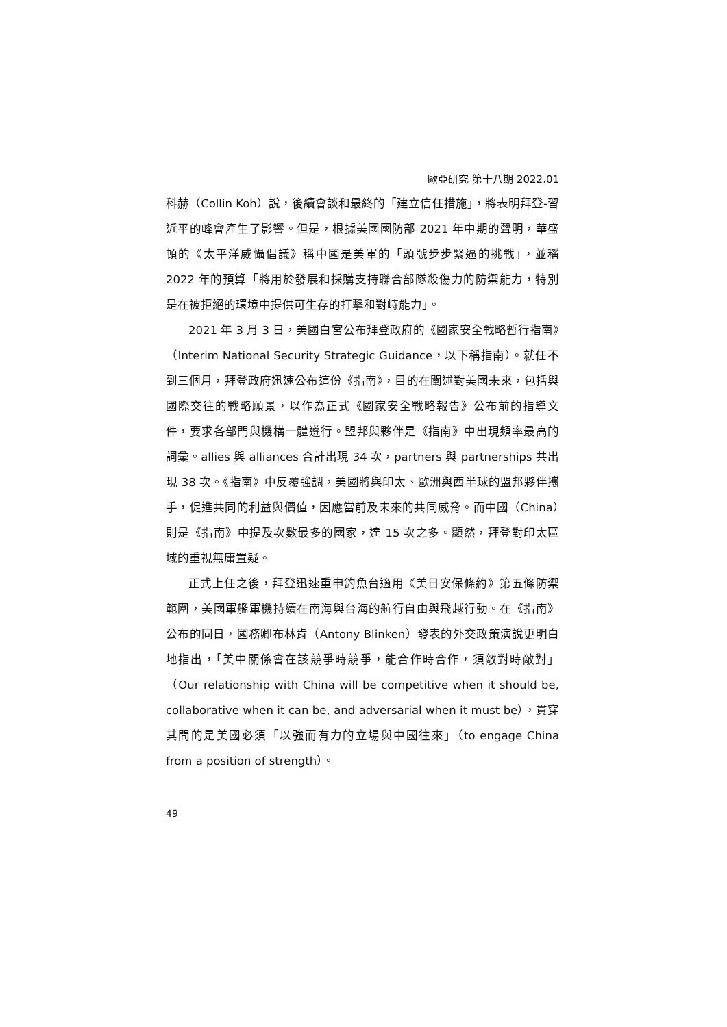歐亞研究 第十八期 2022.01
科赫（Collin Koh）說，後續會談和最終的「建立信任措施」，將表明拜登-習近平的峰會產生了影響。但是，根據美國國防部 2021 年中期的聲明，華盛頓的《太平洋威懾倡議》稱中國是美軍的「頭號步步緊逼的挑戰」，並稱 2022 年的預算「將用於發展和採購支持聯合部隊殺傷力的防禦能力，特別是在被拒絕的環境中提供可生存的打擊和對峙能力」。
2021 年 3 月 3 日，美國白宮公布拜登政府的《國家安全戰略暫行指南》（Interim National Security Strategic Guidance，以下稱指南）。就任不到三個月，拜登政府迅速公布這份《指南》，目的在闡述對美國未來，包括與國際交往的戰略願景，以作為正式《國家安全戰略報告》公布前的指導文件，要求各部門與機構一體遵行。盟邦與夥伴是《指南》中出現頻率最高的詞彙。allies 與 alliances 合計出現 34 次，partners 與 partnerships 共出現 38 次。《指南》中反覆強調，美國將與印太、歐洲與西半球的盟邦夥伴攜手，促進共同的利益與價值，因應當前及未來的共同威脅。而中國（China）則是《指南》中提及次數最多的國家，達 15 次之多。顯然，拜登對印太區域的重視無庸置疑。
正式上任之後，拜登迅速重申釣魚台適用《美日安保條約》第五條防禦範圍，美國軍艦軍機持續在南海與台海的航行自由與飛越行動。在《指南》公布的同日，國務卿布林肯（Antony Blinken）發表的外交政策演說更明白地指出，「美中關係會在該競爭時競爭，能合作時合作，須敵對時敵對」（Our relationship with China will be competitive when it should be, collaborative when it can be, and adversarial when it must be），貫穿其間的是美國必須「以強而有力的立場與中國往來」（to engage China from a position of strength）。
49